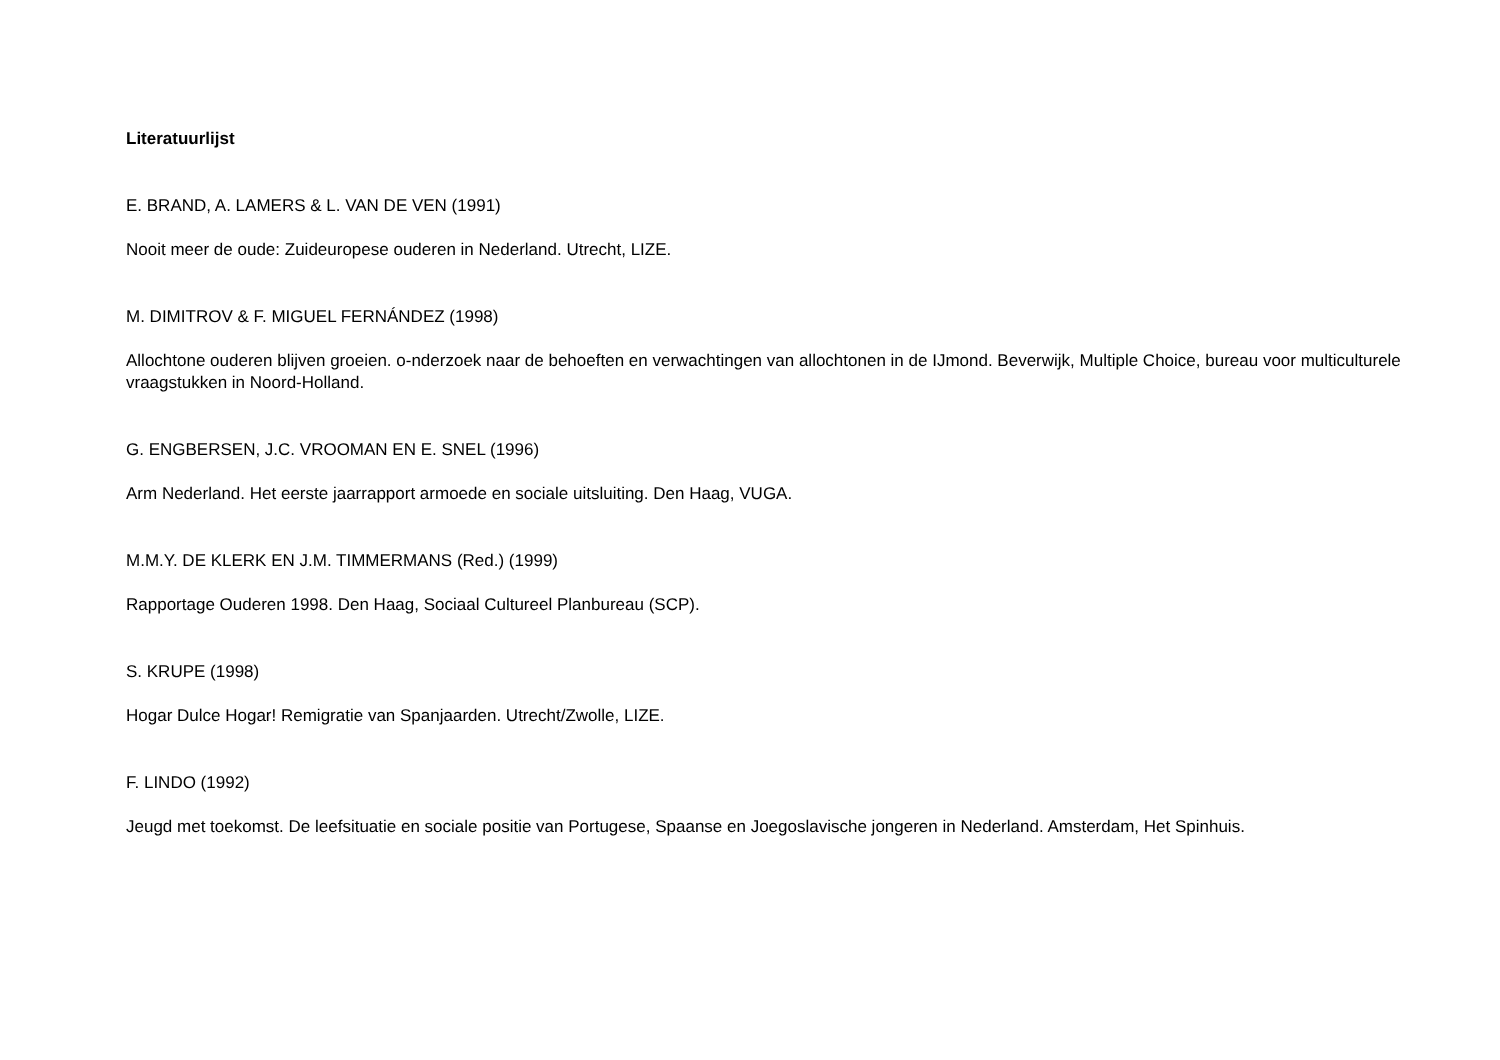Literatuurlijst
E. BRAND, A. LAMERS & L. VAN DE VEN (1991)
Nooit meer de oude: Zuideuropese ouderen in Nederland. Utrecht, LIZE.
M. DIMITROV & F. MIGUEL FERNÁNDEZ (1998)
Allochtone ouderen blijven groeien. o-nderzoek naar de behoeften en verwachtingen van allochtonen in de IJmond. Beverwijk, Multiple Choice, bureau voor multiculturele vraagstukken in Noord-Holland.
G. ENGBERSEN, J.C. VROOMAN EN E. SNEL (1996)
Arm Nederland. Het eerste jaarrapport armoede en sociale uitsluiting. Den Haag, VUGA.
M.M.Y. DE KLERK EN J.M. TIMMERMANS (Red.) (1999)
Rapportage Ouderen 1998. Den Haag, Sociaal Cultureel Planbureau (SCP).
S. KRUPE (1998)
Hogar Dulce Hogar! Remigratie van Spanjaarden. Utrecht/Zwolle, LIZE.
F. LINDO (1992)
Jeugd met toekomst. De leefsituatie en sociale positie van Portugese, Spaanse en Joegoslavische jongeren in Nederland. Amsterdam, Het Spinhuis.